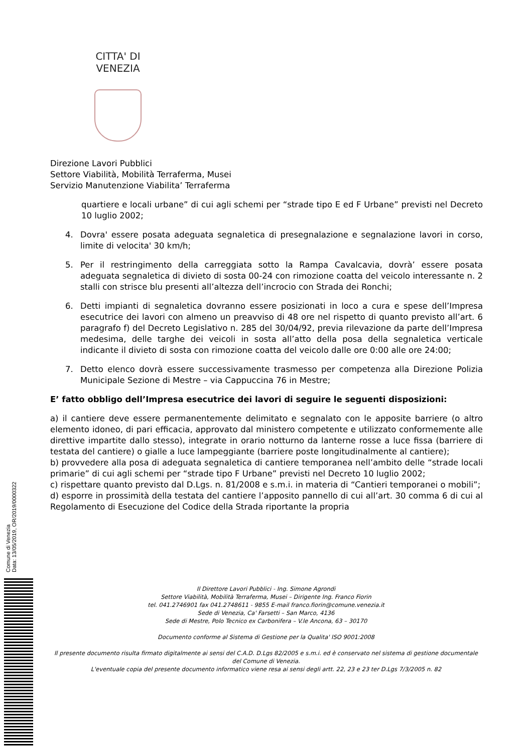CITTA' DI
VENEZIA
Direzione Lavori Pubblici
Settore Viabilità, Mobilità Terraferma, Musei
Servizio Manutenzione Viabilita’ Terraferma
quartiere e locali urbane” di cui agli schemi per “strade tipo E ed F Urbane” previsti nel Decreto 10 luglio 2002;
4. Dovra' essere posata adeguata segnaletica di presegnalazione e segnalazione lavori in corso, limite di velocita' 30 km/h;
5. Per il restringimento della carreggiata sotto la Rampa Cavalcavia, dovrà’ essere posata adeguata segnaletica di divieto di sosta 00-24 con rimozione coatta del veicolo interessante n. 2 stalli con strisce blu presenti all’altezza dell’incrocio con Strada dei Ronchi;
6. Detti impianti di segnaletica dovranno essere posizionati in loco a cura e spese dell’Impresa esecutrice dei lavori con almeno un preavviso di 48 ore nel rispetto di quanto previsto all’art. 6 paragrafo f) del Decreto Legislativo n. 285 del 30/04/92, previa rilevazione da parte dell’Impresa medesima, delle targhe dei veicoli in sosta all’atto della posa della segnaletica verticale indicante il divieto di sosta con rimozione coatta del veicolo dalle ore 0:00 alle ore 24:00;
7. Detto elenco dovrà essere successivamente trasmesso per competenza alla Direzione Polizia Municipale Sezione di Mestre – via Cappuccina 76 in Mestre;
E’ fatto obbligo dell’Impresa esecutrice dei lavori di seguire le seguenti disposizioni:
a) il cantiere deve essere permanentemente delimitato e segnalato con le apposite barriere (o altro elemento idoneo, di pari efficacia, approvato dal ministero competente e utilizzato conformemente alle direttive impartite dallo stesso), integrate in orario notturno da lanterne rosse a luce fissa (barriere di testata del cantiere) o gialle a luce lampeggiante (barriere poste longitudinalmente al cantiere);
b) provvedere alla posa di adeguata segnaletica di cantiere temporanea nell’ambito delle “strade locali primarie” di cui agli schemi per “strade tipo F Urbane” previsti nel Decreto 10 luglio 2002;
c) rispettare quanto previsto dal D.Lgs. n. 81/2008 e s.m.i. in materia di “Cantieri temporanei o mobili”;
d) esporre in prossimità della testata del cantiere l’apposito pannello di cui all’art. 30 comma 6 di cui al Regolamento di Esecuzione del Codice della Strada riportante la propria
Comune di Venezia
Data: 13/05/2019, OR/2019/0000322
Il Direttore Lavori Pubblici - Ing. Simone Agrondi
Settore Viabilità, Mobilità Terraferma, Musei – Dirigente Ing. Franco Fiorin
tel. 041.2746901 fax 041.2748611 - 9855 E-mail franco.fiorin@comune.venezia.it
Sede di Venezia, Ca' Farsetti – San Marco, 4136
Sede di Mestre, Polo Tecnico ex Carbonifera – V.le Ancona, 63 – 30170
Documento conforme al Sistema di Gestione per la Qualita' ISO 9001:2008
Il presente documento risulta firmato digitalmente ai sensi del C.A.D. D.Lgs 82/2005 e s.m.i. ed è conservato nel sistema di gestione documentale del Comune di Venezia.
L'eventuale copia del presente documento informatico viene resa ai sensi degli artt. 22, 23 e 23 ter D.Lgs 7/3/2005 n. 82